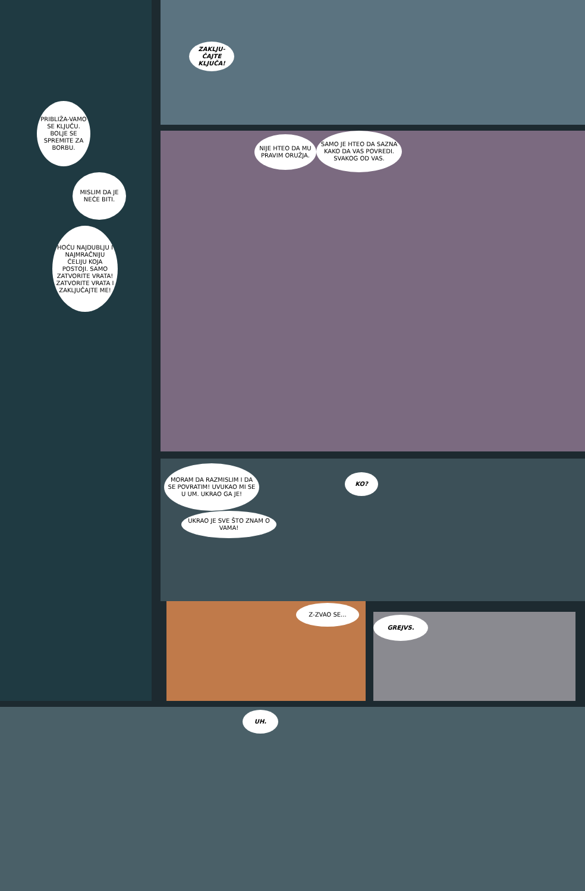ZAKLJU-ČAJTE KLJUČA!
PRIBLIŽA-VAMO SE KLJUČU. BOLJE SE SPREMITE ZA BORBU.
MISLIM DA JE NEĆE BITI.
HOĆU NAJDUBLJU I NAJMRAČNIJU ĆELIJU KOJA POSTOJI. SAMO ZATVORITE VRATA! ZATVORITE VRATA I ZAKLJUČAJTE ME!
NIJE HTEO DA MU PRAVIM ORUŽJA.
SAMO JE HTEO DA SAZNA KAKO DA VAS POVREDI. SVAKOG OD VAS.
MORAM DA RAZMISLIM I DA SE POVRATIM! UVUKAO MI SE U UM. UKRAO GA JE!
KO?
UKRAO JE SVE ŠTO ZNAM O VAMA!
Z-ZVAO SE...
GREJVS.
UH.